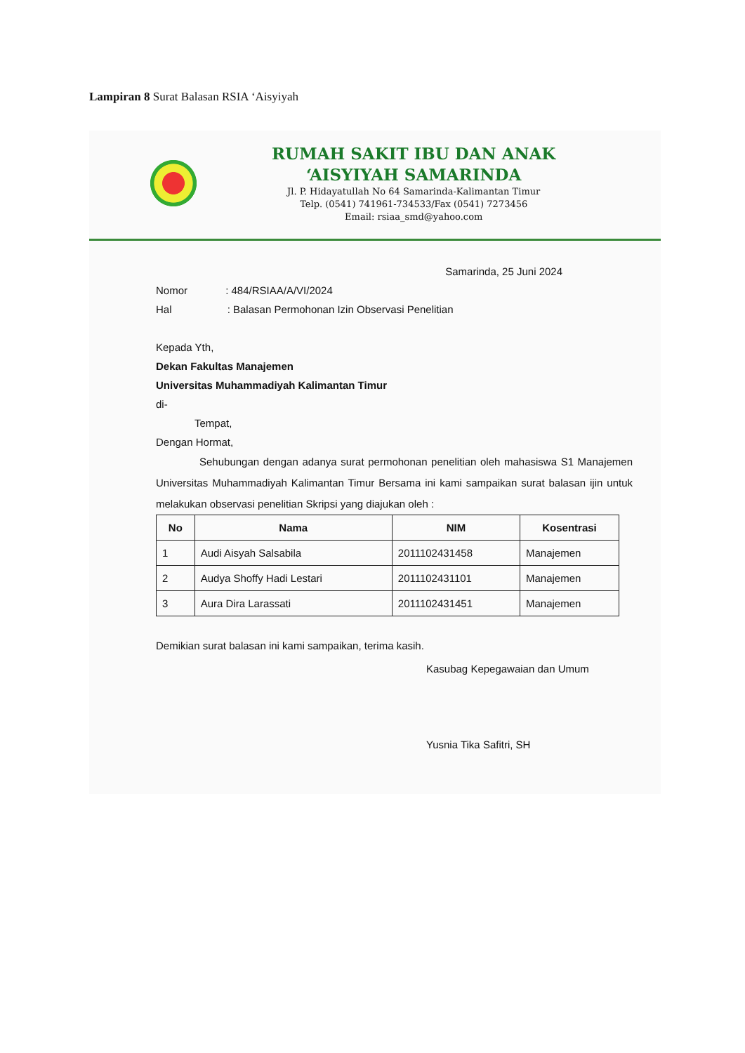Lampiran 8 Surat Balasan RSIA ‘Aisyiyah
RUMAH SAKIT IBU DAN ANAK
‘AISYIYAH SAMARINDA
Jl. P. Hidayatullah No 64 Samarinda-Kalimantan Timur
Telp. (0541) 741961-734533/Fax (0541) 7273456
Email: rsiaa_smd@yahoo.com
Samarinda, 25 Juni 2024
Nomor : 484/RSIAA/A/VI/2024
Hal : Balasan Permohonan Izin Observasi Penelitian
Kepada Yth,
Dekan Fakultas Manajemen
Universitas Muhammadiyah Kalimantan Timur
di-
Tempat,
Dengan Hormat,
Sehubungan dengan adanya surat permohonan penelitian oleh mahasiswa S1 Manajemen Universitas Muhammadiyah Kalimantan Timur Bersama ini kami sampaikan surat balasan ijin untuk melakukan observasi penelitian Skripsi yang diajukan oleh :
| No | Nama | NIM | Kosentrasi |
| --- | --- | --- | --- |
| 1 | Audi Aisyah Salsabila | 2011102431458 | Manajemen |
| 2 | Audya Shoffy Hadi Lestari | 2011102431101 | Manajemen |
| 3 | Aura Dira Larassati | 2011102431451 | Manajemen |
Demikian surat balasan ini kami sampaikan, terima kasih.
Kasubag Kepegawaian dan Umum
Yusnia Tika Safitri, SH